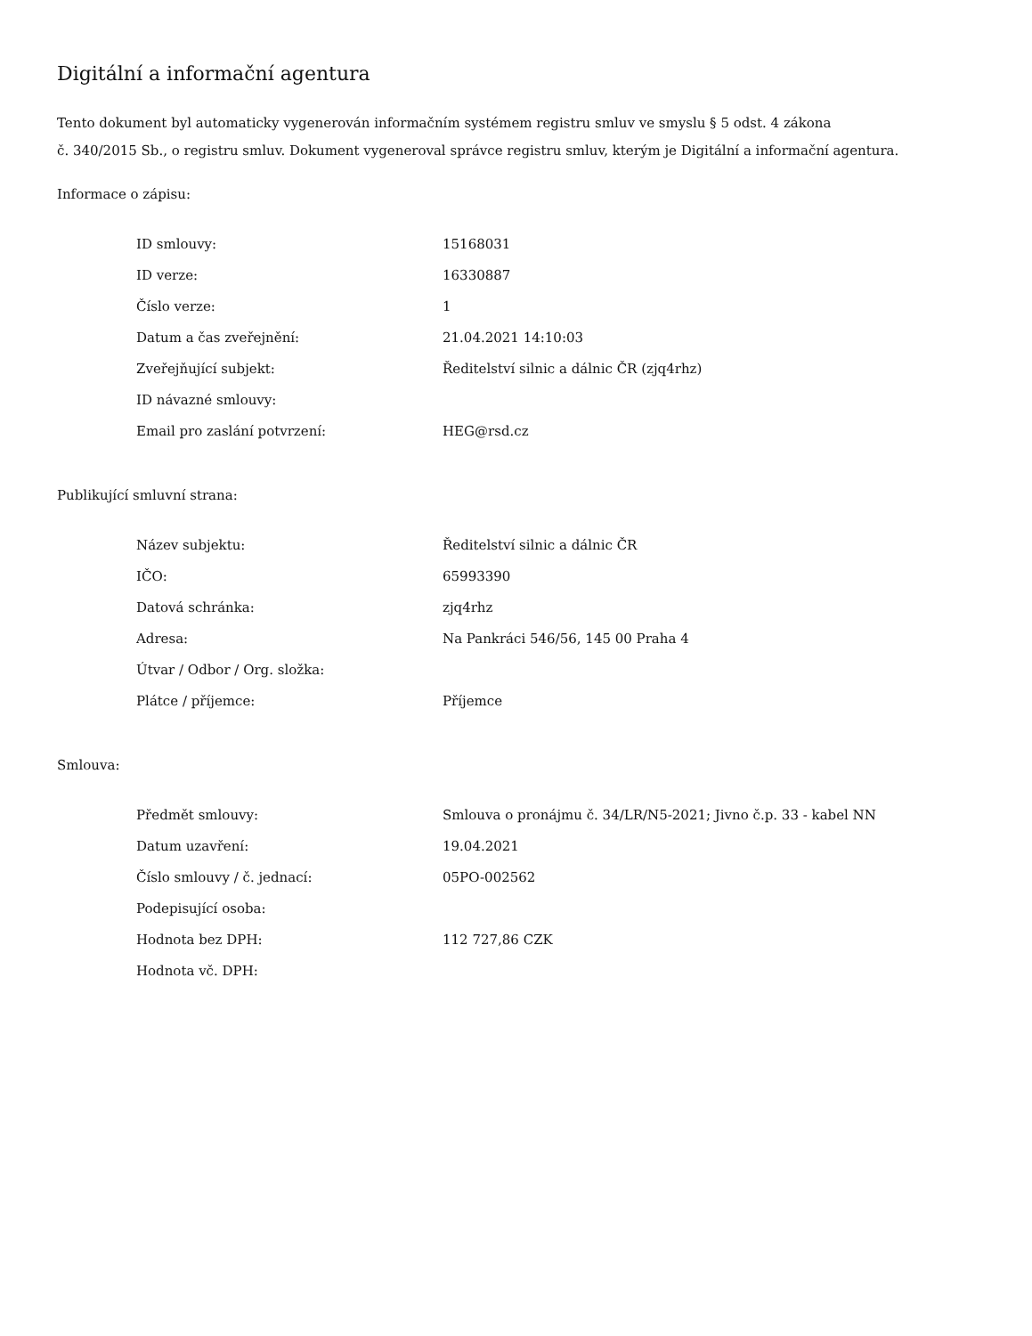Digitální a informační agentura
Tento dokument byl automaticky vygenerován informačním systémem registru smluv ve smyslu § 5 odst. 4 zákona
č. 340/2015 Sb., o registru smluv. Dokument vygeneroval správce registru smluv, kterým je Digitální a informační agentura.
Informace o zápisu:
| ID smlouvy: | 15168031 |
| ID verze: | 16330887 |
| Číslo verze: | 1 |
| Datum a čas zveřejnění: | 21.04.2021 14:10:03 |
| Zveřejňující subjekt: | Ředitelství silnic a dálnic ČR (zjq4rhz) |
| ID návazné smlouvy: | |
| Email pro zaslání potvrzení: | HEG@rsd.cz |
Publikující smluvní strana:
| Název subjektu: | Ředitelství silnic a dálnic ČR |
| IČO: | 65993390 |
| Datová schránka: | zjq4rhz |
| Adresa: | Na Pankráci 546/56, 145 00 Praha 4 |
| Útvar / Odbor / Org. složka: | |
| Plátce / příjemce: | Příjemce |
Smlouva:
| Předmět smlouvy: | Smlouva o pronájmu č. 34/LR/N5-2021; Jivno č.p. 33 - kabel NN |
| Datum uzavření: | 19.04.2021 |
| Číslo smlouvy / č. jednací: | 05PO-002562 |
| Podepisující osoba: | |
| Hodnota bez DPH: | 112 727,86 CZK |
| Hodnota vč. DPH: | |